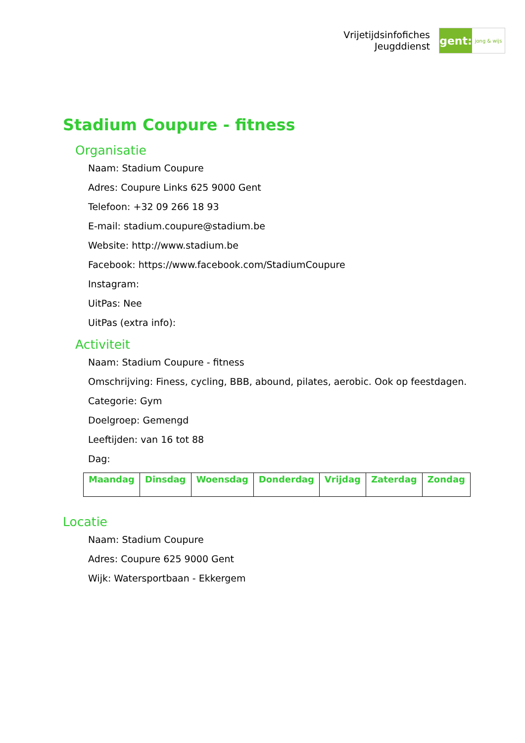Vrijetijdsinfofiches
Jeugddienst
gent:
jong & wijs
Stadium Coupure - fitness
Organisatie
Naam: Stadium Coupure
Adres: Coupure Links 625 9000 Gent
Telefoon: +32 09 266 18 93
E-mail: stadium.coupure@stadium.be
Website: http://www.stadium.be
Facebook: https://www.facebook.com/StadiumCoupure
Instagram:
UitPas: Nee
UitPas (extra info):
Activiteit
Naam: Stadium Coupure - fitness
Omschrijving: Finess, cycling, BBB, abound, pilates, aerobic. Ook op feestdagen.
Categorie: Gym
Doelgroep: Gemengd
Leeftijden: van 16 tot 88
Dag:
| Maandag | Dinsdag | Woensdag | Donderdag | Vrijdag | Zaterdag | Zondag |
| --- | --- | --- | --- | --- | --- | --- |
Locatie
Naam: Stadium Coupure
Adres: Coupure 625 9000 Gent
Wijk: Watersportbaan - Ekkergem